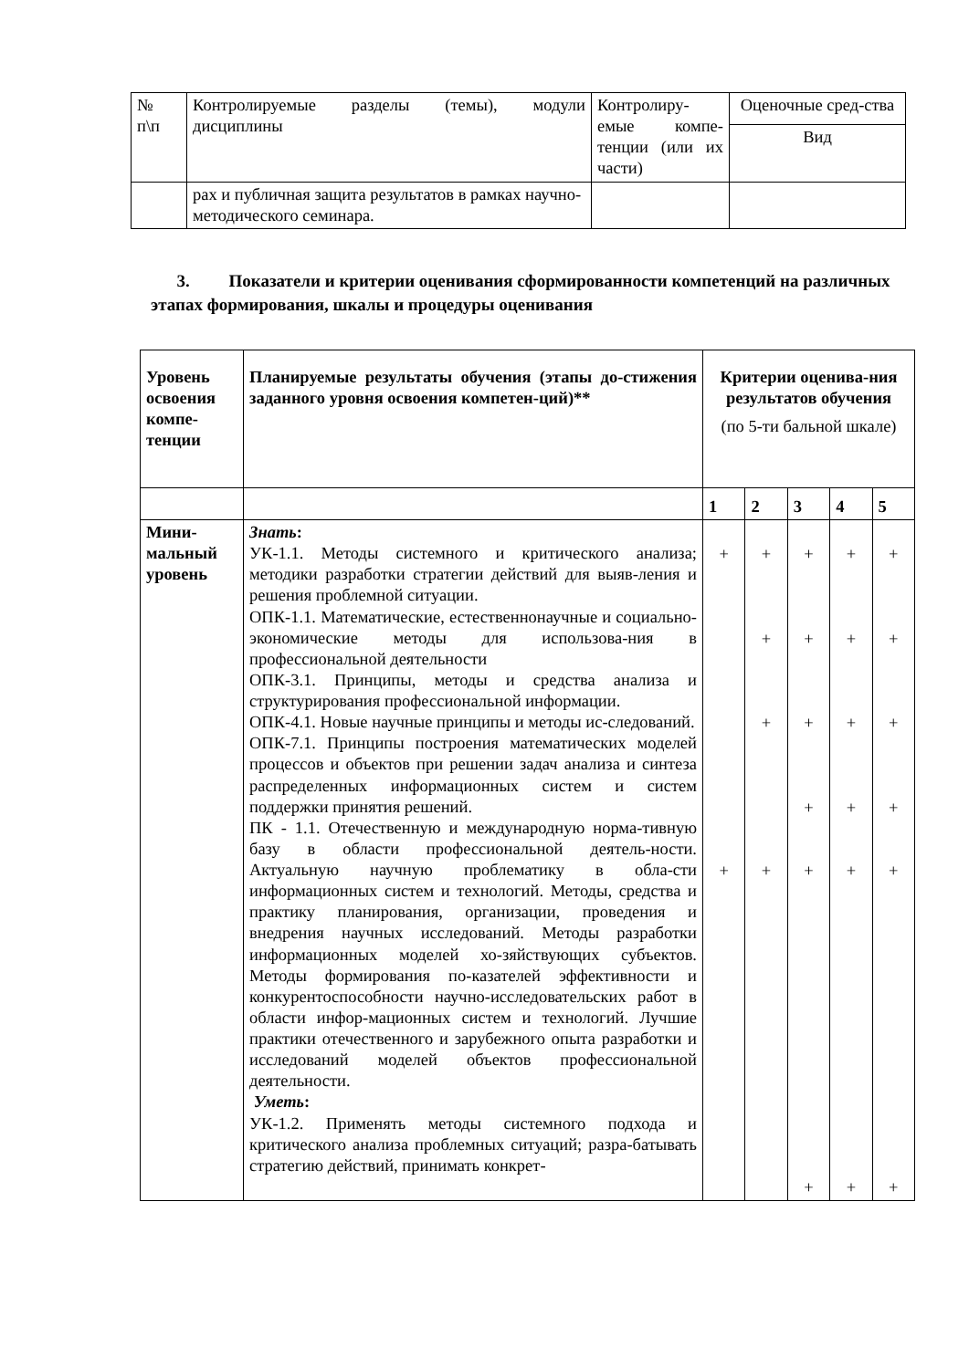| № п\п | Контролируемые разделы (темы), модули дисциплины | Контролиру-емые компе-тенции (или их части) | Оценочные сред-ства |
| | | | Вид |
| | рах и публичная защита результатов в рамках научно-методического семинара. | | |
3. Показатели и критерии оценивания сформированности компетенций на различных этапах формирования, шкалы и процедуры оценивания
| Уровень освоения компе-тенции | Планируемые результаты обучения (этапы до-стижения заданного уровня освоения компетен-ций)** | Критерии оценива-ния результатов обучения (по 5-ти бальной шкале) | | | | |
| --- | --- | --- | --- | --- | --- | --- |
| | | 1 | 2 | 3 | 4 | 5 |
| Мини-мальный уровень | Знать : УК-1.1. Методы системного и критического анализа; методики разработки стратегии действий для выяв-ления и решения проблемной ситуации. ОПК-1.1. Математические, естественнонаучные и социально-экономические методы для использова-ния в профессиональной деятельности ОПК-3.1. Принципы, методы и средства анализа и структурирования профессиональной информации. ОПК-4.1. Новые научные принципы и методы ис-следований. ОПК-7.1. Принципы построения математических моделей процессов и объектов при решении задач анализа и синтеза распределенных информационных систем и систем поддержки принятия решений. ПК - 1.1. Отечественную и международную норма-тивную базу в области профессиональной деятель-ности. Актуальную научную проблематику в обла-сти информационных систем и технологий. Методы, средства и практику планирования, организации, проведения и внедрения научных исследований. Методы разработки информационных моделей хо-зяйствующих субъектов. Методы формирования по-казателей эффективности и конкурентоспособности научно-исследовательских работ в области инфор-мационных систем и технологий. Лучшие практики отечественного и зарубежного опыта разработки и исследований моделей объектов профессиональной деятельности. Уметь : УК-1.2. Применять методы системного подхода и критического анализа проблемных ситуаций; разра-батывать стратегию действий, принимать конкрет- | + + | + + + + | + + + + + + | + + + + + + | + + + + + + |